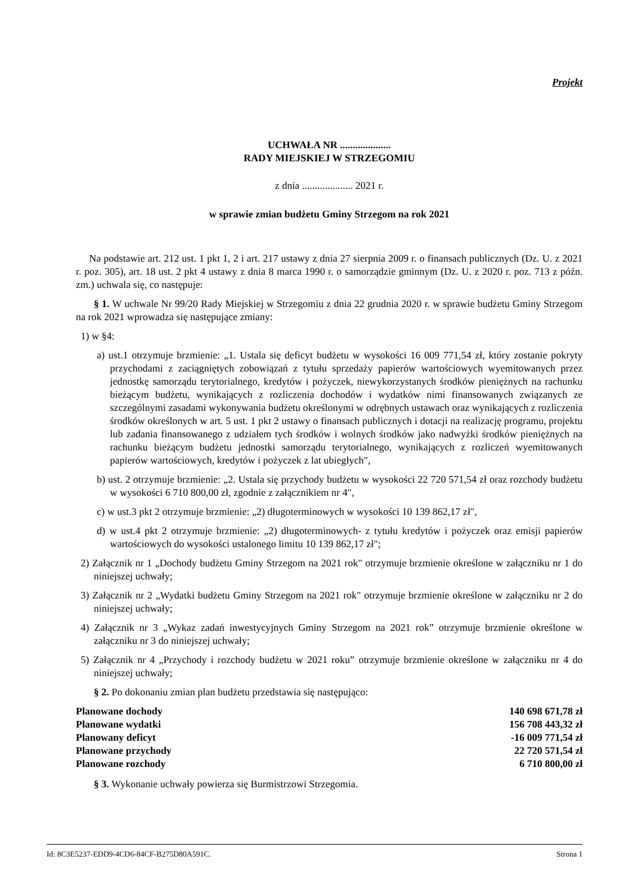Projekt
UCHWAŁA NR ....................
RADY MIEJSKIEJ W STRZEGOMIU
z dnia .................... 2021 r.
w sprawie zmian budżetu Gminy Strzegom na rok 2021
Na podstawie art. 212 ust. 1 pkt 1, 2 i art. 217 ustawy z dnia 27 sierpnia 2009 r. o finansach publicznych (Dz. U. z 2021 r. poz. 305), art. 18 ust. 2 pkt 4 ustawy z dnia 8 marca 1990 r. o samorządzie gminnym (Dz. U. z 2020 r. poz. 713 z późn. zm.) uchwala się, co następuje:
§ 1. W uchwale Nr 99/20 Rady Miejskiej w Strzegomiu z dnia 22 grudnia 2020 r. w sprawie budżetu Gminy Strzegom na rok 2021 wprowadza się następujące zmiany:
1) w §4:
a) ust.1 otrzymuje brzmienie: „1. Ustala się deficyt budżetu w wysokości 16 009 771,54 zł, który zostanie pokryty przychodami z zaciągniętych zobowiązań z tytułu sprzedaży papierów wartościowych wyemitowanych przez jednostkę samorządu terytorialnego, kredytów i pożyczek, niewykorzystanych środków pieniężnych na rachunku bieżącym budżetu, wynikających z rozliczenia dochodów i wydatków nimi finansowanych związanych ze szczególnymi zasadami wykonywania budżetu określonymi w odrębnych ustawach oraz wynikających z rozliczenia środków określonych w art. 5 ust. 1 pkt 2 ustawy o finansach publicznych i dotacji na realizację programu, projektu lub zadania finansowanego z udziałem tych środków i wolnych środków jako nadwyżki środków pieniężnych na rachunku bieżącym budżetu jednostki samorządu terytorialnego, wynikających z rozliczeń wyemitowanych papierów wartościowych, kredytów i pożyczek z lat ubiegłych",
b) ust. 2 otrzymuje brzmienie: „2. Ustala się przychody budżetu w wysokości 22 720 571,54 zł oraz rozchody budżetu w wysokości 6 710 800,00 zł, zgodnie z załącznikiem nr 4",
c) w ust.3 pkt 2 otrzymuje brzmienie: „2) długoterminowych w wysokości 10 139 862,17 zł",
d) w ust.4 pkt 2 otrzymuje brzmienie: „2) długoterminowych- z tytułu kredytów i pożyczek oraz emisji papierów wartościowych do wysokości ustalonego limitu 10 139 862,17 zł";
2) Załącznik nr 1 „Dochody budżetu Gminy Strzegom na 2021 rok" otrzymuje brzmienie określone w załączniku nr 1 do niniejszej uchwały;
3) Załącznik nr 2 „Wydatki budżetu Gminy Strzegom na 2021 rok" otrzymuje brzmienie określone w załączniku nr 2 do niniejszej uchwały;
4) Załącznik nr 3 „Wykaz zadań inwestycyjnych Gminy Strzegom na 2021 rok” otrzymuje brzmienie określone w załączniku nr 3 do niniejszej uchwały;
5) Załącznik nr 4 „Przychody i rozchody budżetu w 2021 roku” otrzymuje brzmienie określone w załączniku nr 4 do niniejszej uchwały;
§ 2. Po dokonaniu zmian plan budżetu przedstawia się następująco:
| Planowane dochody | 140 698 671,78 zł |
| Planowane wydatki | 156 708 443,32 zł |
| Planowany deficyt | -16 009 771,54 zł |
| Planowane przychody | 22 720 571,54 zł |
| Planowane rozchody | 6 710 800,00 zł |
§ 3. Wykonanie uchwały powierza się Burmistrzowi Strzegomia.
Id: 8C3E5237-EDD9-4CD6-84CF-B275D80A591C. Strona 1